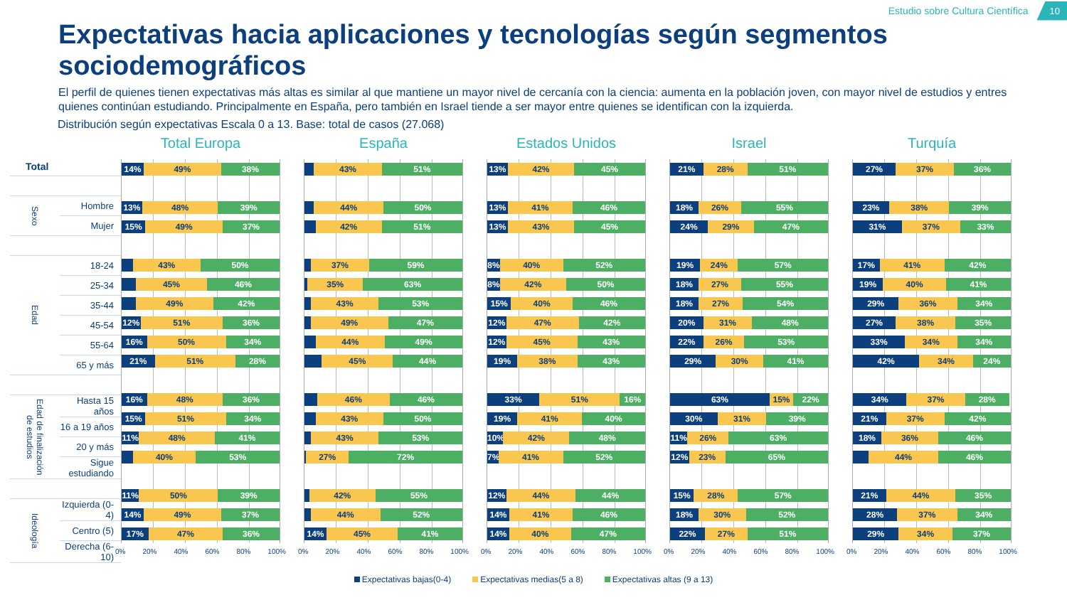Estudio sobre Cultura Científica 10
Expectativas hacia aplicaciones y tecnologías según segmentos sociodemográficos
El perfil de quienes tienen expectativas más altas es similar al que mantiene un mayor nivel de cercanía con la ciencia: aumenta en la población joven, con mayor nivel de estudios y entres quienes continúan estudiando. Principalmente en España, pero también en Israel tiende a ser mayor entre quienes se identifican con la izquierda.
Distribución según expectativas Escala 0 a 13. Base: total de casos (27.068)
| Total | |
| Sexo | Hombre |
| | Mujer |
| Edad | 18-24 |
| | 25-34 |
| | 35-44 |
| | 45-54 |
| | 55-64 |
| | 65 y más |
| Edad de finalización de estudios | Hasta 15 años |
| | 16 a 19 años |
| | 20 y más |
| | Sigue estudiando |
| Ideología | Izquierda (0-4) |
| | Centro (5) |
| | Derecha (6-10) |
Total Europa
14% 49% 38%
13% 48% 39%
15% 49% 37%
43% 50%
45% 46%
49% 42%
12% 51% 36%
16% 50% 34%
21% 51% 28%
16% 48% 36%
15% 51% 34%
11% 48% 41%
40% 53%
11% 50% 39%
14% 49% 37%
17% 47% 36%
0% 20% 40% 60% 80% 100%
España
43% 51%
44% 50%
42% 51%
37% 59%
35% 63%
43% 53%
49% 47%
44% 49%
45% 44%
46% 46%
43% 50%
43% 53%
27% 72%
42% 55%
44% 52%
14% 45% 41%
0% 20% 40% 60% 80% 100%
Estados Unidos
13% 42% 45%
13% 41% 46%
13% 43% 45%
8% 40% 52%
8% 42% 50%
15% 40% 46%
12% 47% 42%
12% 45% 43%
19% 38% 43%
33% 51% 16%
19% 41% 40%
10% 42% 48%
7% 41% 52%
12% 44% 44%
14% 41% 46%
14% 40% 47%
0% 20% 40% 60% 80% 100%
Israel
21% 28% 51%
18% 26% 55%
24% 29% 47%
19% 24% 57%
18% 27% 55%
18% 27% 54%
20% 31% 48%
22% 26% 53%
29% 30% 41%
63% 15% 22%
30% 31% 39%
11% 26% 63%
12% 23% 65%
15% 28% 57%
18% 30% 52%
22% 27% 51%
0% 20% 40% 60% 80% 100%
Turquía
27% 37% 36%
23% 38% 39%
31% 37% 33%
17% 41% 42%
19% 40% 41%
29% 36% 34%
27% 38% 35%
33% 34% 34%
42% 34% 24%
34% 37% 28%
21% 37% 42%
18% 36% 46%
44% 46%
21% 44% 35%
28% 37% 34%
29% 34% 37%
0% 20% 40% 60% 80% 100%
Expectativas bajas(0-4) Expectativas medias(5 a 8) Expectativas altas (9 a 13)